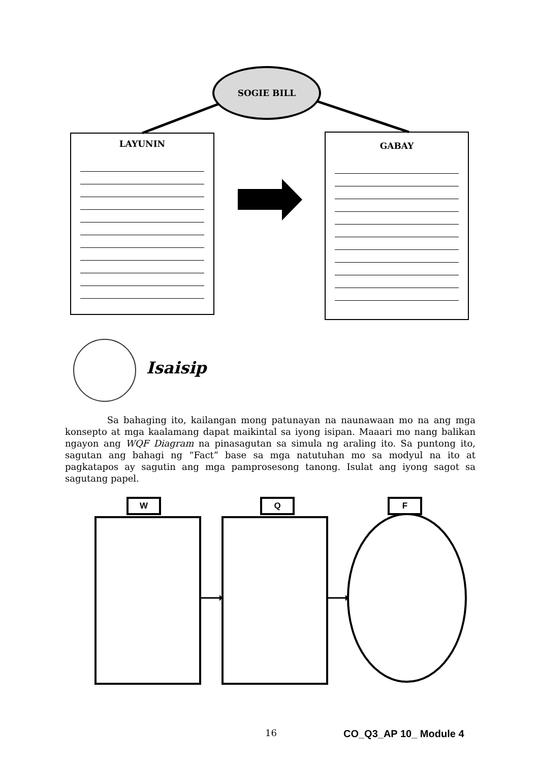SOGIE BILL
LAYUNIN GABAY
Isaisip
Sa bahaging ito, kailangan mong patunayan na naunawaan mo na ang mga konsepto at mga kaalamang dapat maikintal sa iyong isipan. Maaari mo nang balikan ngayon ang WQF Diagram na pinasagutan sa simula ng araling ito. Sa puntong ito, sagutan ang bahagi ng “Fact” base sa mga natutuhan mo sa modyul na ito at pagkatapos ay sagutin ang mga pamprosesong tanong. Isulat ang iyong sagot sa sagutang papel.
W Q F
16 CO_Q3_AP 10_ Module 4